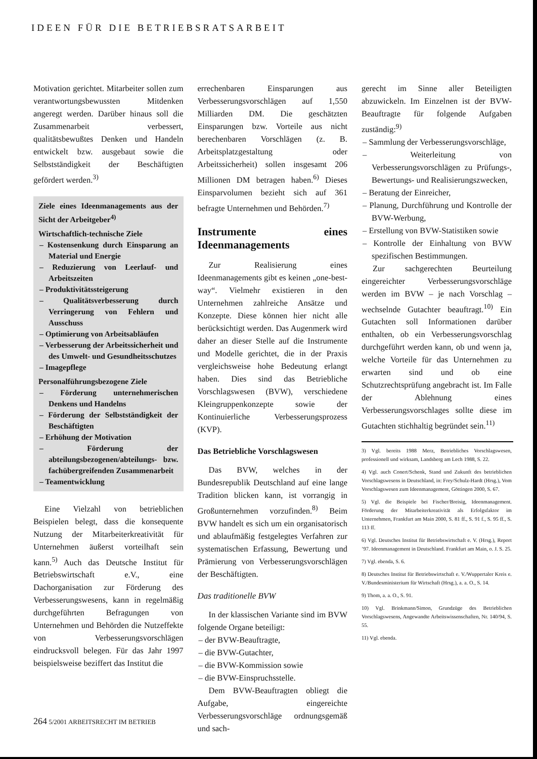IDEEN FÜR DIE BETRIEBSRATSARBEIT
Motivation gerichtet. Mitarbeiter sollen zum verantwortungsbewussten Mitdenken angeregt werden. Darüber hinaus soll die Zusammenarbeit verbessert, qualitätsbewußtes Denken und Handeln entwickelt bzw. ausgebaut sowie die Selbstständigkeit der Beschäftigten gefördert werden.<sup>3)</sup>
Ziele eines Ideenmanagements aus der Sicht der Arbeitgeber<sup>4)</sup>
Wirtschaftlich-technische Ziele
– Kostensenkung durch Einsparung an Material und Energie
– Reduzierung von Leerlauf- und Arbeitszeiten
– Produktivitätssteigerung
– Qualitätsverbesserung durch Verringerung von Fehlern und Ausschuss
– Optimierung von Arbeitsabläufen
– Verbesserung der Arbeitssicherheit und des Umwelt- und Gesundheitsschutzes
– Imagepflege
Personalführungsbezogene Ziele
– Förderung unternehmerischen Denkens und Handelns
– Förderung der Selbstständigkeit der Beschäftigten
– Erhöhung der Motivation
– Förderung der abteilungsbezogenen/abteilungs- bzw. fachübergreifenden Zusammenarbeit
– Teamentwicklung
Eine Vielzahl von betrieblichen Beispielen belegt, dass die konsequente Nutzung der Mitarbeiterkreativität für Unternehmen äußerst vorteilhaft sein kann.<sup>5)</sup> Auch das Deutsche Institut für Betriebswirtschaft e.V., eine Dachorganisation zur Förderung des Verbesserungswesens, kann in regelmäßig durchgeführten Befragungen von Unternehmen und Behörden die Nutzeffekte von Verbesserungsvorschlägen eindrucksvoll belegen. Für das Jahr 1997 beispielsweise beziffert das Institut die
errechenbaren Einsparungen aus Verbesserungsvorschlägen auf 1,550 Milliarden DM. Die geschätzten Einsparungen bzw. Vorteile aus nicht berechenbaren Vorschlägen (z. B. Arbeitsplatzgestaltung oder Arbeitssicherheit) sollen insgesamt 206 Millionen DM betragen haben.<sup>6)</sup> Dieses Einsparvolumen bezieht sich auf 361 befragte Unternehmen und Behörden.<sup>7)</sup>
Instrumente eines Ideenmanagements
Zur Realisierung eines Ideenmanagements gibt es keinen „one-best-way“. Vielmehr existieren in den Unternehmen zahlreiche Ansätze und Konzepte. Diese können hier nicht alle berücksichtigt werden. Das Augenmerk wird daher an dieser Stelle auf die Instrumente und Modelle gerichtet, die in der Praxis vergleichsweise hohe Bedeutung erlangt haben. Dies sind das Betriebliche Vorschlagswesen (BVW), verschiedene Kleingruppenkonzepte sowie der Kontinuierliche Verbesserungsprozess (KVP).
Das Betriebliche Vorschlagswesen
Das BVW, welches in der Bundesrepublik Deutschland auf eine lange Tradition blicken kann, ist vorrangig in Großunternehmen vorzufinden.<sup>8)</sup> Beim BVW handelt es sich um ein organisatorisch und ablaufmäßig festgelegtes Verfahren zur systematischen Erfassung, Bewertung und Prämierung von Verbesserungsvorschlägen der Beschäftigten.
Das traditionelle BVW
In der klassischen Variante sind im BVW folgende Organe beteiligt:
– der BVW-Beauftragte,
– die BVW-Gutachter,
– die BVW-Kommission sowie
– die BVW-Einspruchsstelle.
Dem BVW-Beauftragten obliegt die Aufgabe, eingereichte Verbesserungsvorschläge ordnungsgemäß und sach-
gerecht im Sinne aller Beteiligten abzuwickeln. Im Einzelnen ist der BVW-Beauftragte für folgende Aufgaben zuständig:<sup>9)</sup>
– Sammlung der Verbesserungsvorschläge,
– Weiterleitung von Verbesserungsvorschlägen zu Prüfungs-, Bewertungs- und Realisierungszwecken,
– Beratung der Einreicher,
– Planung, Durchführung und Kontrolle der BVW-Werbung,
– Erstellung von BVW-Statistiken sowie
– Kontrolle der Einhaltung von BVW spezifischen Bestimmungen.
Zur sachgerechten Beurteilung eingereichter Verbesserungsvorschläge werden im BVW – je nach Vorschlag – wechselnde Gutachter beauftragt.<sup>10)</sup> Ein Gutachten soll Informationen darüber enthalten, ob ein Verbesserungsvorschlag durchgeführt werden kann, ob und wenn ja, welche Vorteile für das Unternehmen zu erwarten sind und ob eine Schutzrechtsprüfung angebracht ist. Im Falle der Ablehnung eines Verbesserungsvorschlages sollte diese im Gutachten stichhaltig begründet sein.<sup>11)</sup>
3) Vgl. bereits 1988 Merz, Betriebliches Vorschlagswesen, professionell und wirksam, Landsberg am Lech 1988, S. 22.
4) Vgl. auch Conert/Schenk, Stand und Zukunft des betrieblichen Vorschlagswesens in Deutschland, in: Frey/Schulz-Hardt (Hrsg.), Vom Vorschlagswesen zum Ideenmanagement, Göttingen 2000, S. 67.
5) Vgl. die Beispiele bei Fischer/Breisig, Ideenmanagement. Förderung der Mitarbeiterkreativität als Erfolgsfaktor im Unternehmen, Frankfurt am Main 2000, S. 81 ff., S. 91 f., S. 95 ff., S. 113 ff.
6) Vgl. Deutsches Institut für Betriebswirtschaft e. V. (Hrsg.), Report ’97. Ideenmanagement in Deutschland. Frankfurt am Main, o. J. S. 25.
7) Vgl. ebenda, S. 6.
8) Deutsches Institut für Betriebswirtschaft e. V./Wuppertaler Kreis e. V./Bundesministerium für Wirtschaft (Hrsg.), a. a. O., S. 14.
9) Thom, a. a. O., S. 91.
10) Vgl. Brinkmann/Simon, Grundzüge des Betrieblichen Vorschlagswesens, Angewandte Arbeitswissenschaften, Nr. 140/94, S. 55.
11) Vgl. ebenda.
264 5/2001 ARBEITSRECHT IM BETRIEB